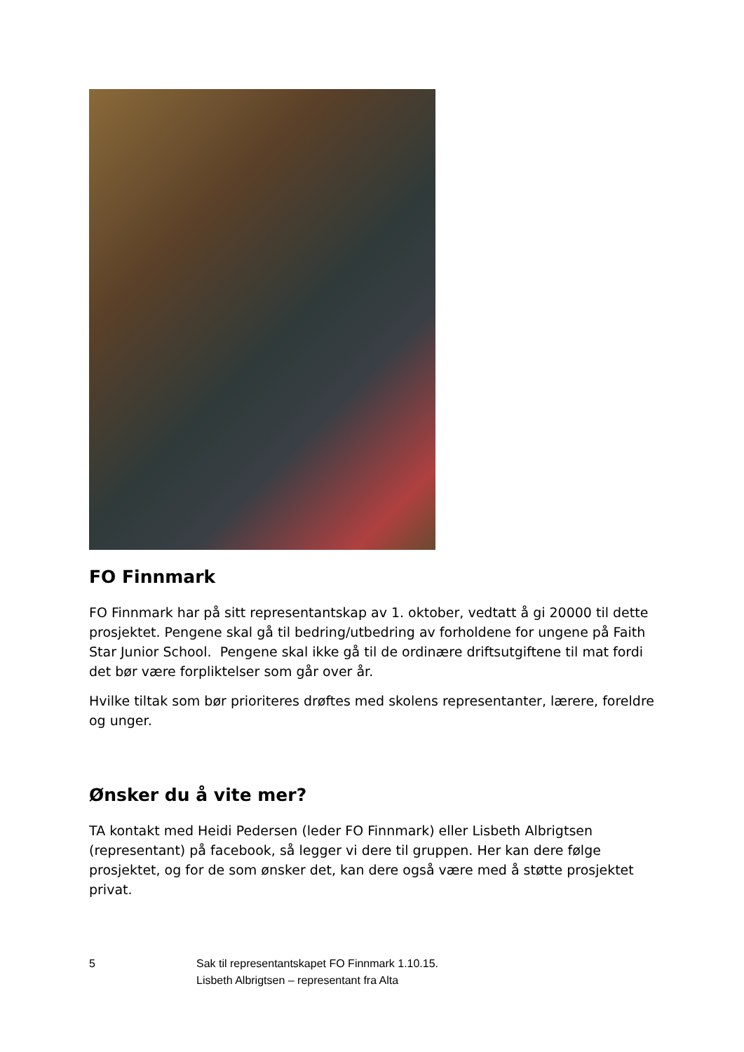FO Finnmark
FO Finnmark har på sitt representantskap av 1. oktober, vedtatt å gi 20000 til dette prosjektet. Pengene skal gå til bedring/utbedring av forholdene for ungene på Faith Star Junior School. Pengene skal ikke gå til de ordinære driftsutgiftene til mat fordi det bør være forpliktelser som går over år.
Hvilke tiltak som bør prioriteres drøftes med skolens representanter, lærere, foreldre og unger.
Ønsker du å vite mer?
TA kontakt med Heidi Pedersen (leder FO Finnmark) eller Lisbeth Albrigtsen (representant) på facebook, så legger vi dere til gruppen. Her kan dere følge prosjektet, og for de som ønsker det, kan dere også være med å støtte prosjektet privat.
5 Sak til representantskapet FO Finnmark 1.10.15.
Lisbeth Albrigtsen – representant fra Alta